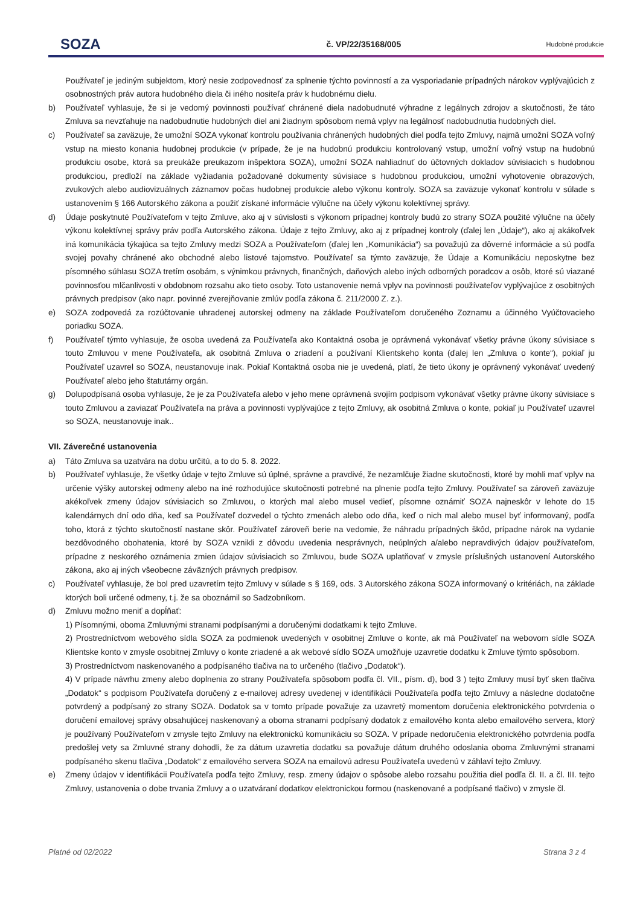SOZA
č. VP/22/35168/005
Hudobné produkcie
Používateľ je jediným subjektom, ktorý nesie zodpovednosť za splnenie týchto povinností a za vysporiadanie prípadných nárokov vyplývajúcich z osobnostných práv autora hudobného diela či iného nositeľa práv k hudobnému dielu.
b) Používateľ vyhlasuje, že si je vedomý povinnosti používať chránené diela nadobudnuté výhradne z legálnych zdrojov a skutočnosti, že táto Zmluva sa nevzťahuje na nadobudnutie hudobných diel ani žiadnym spôsobom nemá vplyv na legálnosť nadobudnutia hudobných diel.
c) Používateľ sa zaväzuje, že umožní SOZA vykonať kontrolu používania chránených hudobných diel podľa tejto Zmluvy, najmä umožní SOZA voľný vstup na miesto konania hudobnej produkcie (v prípade, že je na hudobnú produkciu kontrolovaný vstup, umožní voľný vstup na hudobnú produkciu osobe, ktorá sa preukáže preukazom inšpektora SOZA), umožní SOZA nahliadnuť do účtovných dokladov súvisiacich s hudobnou produkciou, predloží na základe vyžiadania požadované dokumenty súvisiace s hudobnou produkciou, umožní vyhotovenie obrazových, zvukových alebo audiovizuálnych záznamov počas hudobnej produkcie alebo výkonu kontroly. SOZA sa zaväzuje vykonať kontrolu v súlade s ustanovením § 166 Autorského zákona a použiť získané informácie výlučne na účely výkonu kolektívnej správy.
d) Údaje poskytnuté Používateľom v tejto Zmluve, ako aj v súvislosti s výkonom prípadnej kontroly budú zo strany SOZA použité výlučne na účely výkonu kolektívnej správy práv podľa Autorského zákona. Údaje z tejto Zmluvy, ako aj z prípadnej kontroly (ďalej len „Údaje“), ako aj akákoľvek iná komunikácia týkajúca sa tejto Zmluvy medzi SOZA a Používateľom (ďalej len „Komunikácia“) sa považujú za dôverné informácie a sú podľa svojej povahy chránené ako obchodné alebo listové tajomstvo. Používateľ sa týmto zaväzuje, že Údaje a Komunikáciu neposkytne bez písomného súhlasu SOZA tretím osobám, s výnimkou právnych, finančných, daňových alebo iných odborných poradcov a osôb, ktoré sú viazané povinnosťou mlčanlivosti v obdobnom rozsahu ako tieto osoby. Toto ustanovenie nemá vplyv na povinnosti používateľov vyplývajúce z osobitných právnych predpisov (ako napr. povinné zverejňovanie zmlúv podľa zákona č. 211/2000 Z. z.).
e) SOZA zodpovedá za rozúčtovanie uhradenej autorskej odmeny na základe Používateľom doručeného Zoznamu a účinného Vyúčtovacieho poriadku SOZA.
f) Používateľ týmto vyhlasuje, že osoba uvedená za Používateľa ako Kontaktná osoba je oprávnená vykonávať všetky právne úkony súvisiace s touto Zmluvou v mene Používateľa, ak osobitná Zmluva o zriadení a používaní Klientskeho konta (ďalej len „Zmluva o konte“), pokiaľ ju Používateľ uzavrel so SOZA, neustanovuje inak. Pokiaľ Kontaktná osoba nie je uvedená, platí, že tieto úkony je oprávnený vykonávať uvedený Používateľ alebo jeho štatutárny orgán.
g) Dolupodpísaná osoba vyhlasuje, že je za Používateľa alebo v jeho mene oprávnená svojím podpisom vykonávať všetky právne úkony súvisiace s touto Zmluvou a zaviazať Používateľa na práva a povinnosti vyplývajúce z tejto Zmluvy, ak osobitná Zmluva o konte, pokiaľ ju Používateľ uzavrel so SOZA, neustanovuje inak..
VII. Záverečné ustanovenia
a) Táto Zmluva sa uzatvára na dobu určitú, a to do 5. 8. 2022.
b) Používateľ vyhlasuje, že všetky údaje v tejto Zmluve sú úplné, správne a pravdivé, že nezamlčuje žiadne skutočnosti, ktoré by mohli mať vplyv na určenie výšky autorskej odmeny alebo na iné rozhodujúce skutočnosti potrebné na plnenie podľa tejto Zmluvy. Používateľ sa zároveň zaväzuje akékoľvek zmeny údajov súvisiacich so Zmluvou, o ktorých mal alebo musel vedieť, písomne oznámiť SOZA najneskôr v lehote do 15 kalendárnych dní odo dňa, keď sa Používateľ dozvedel o týchto zmenách alebo odo dňa, keď o nich mal alebo musel byť informovaný, podľa toho, ktorá z týchto skutočností nastane skôr. Používateľ zároveň berie na vedomie, že náhradu prípadných škôd, prípadne nárok na vydanie bezdôvodného obohatenia, ktoré by SOZA vznikli z dôvodu uvedenia nesprávnych, neúplných a/alebo nepravdivých údajov používateľom, prípadne z neskorého oznámenia zmien údajov súvisiacich so Zmluvou, bude SOZA uplatňovať v zmysle príslušných ustanovení Autorského zákona, ako aj iných všeobecne záväzných právnych predpisov.
c) Používateľ vyhlasuje, že bol pred uzavretím tejto Zmluvy v súlade s § 169, ods. 3 Autorského zákona SOZA informovaný o kritériách, na základe ktorých boli určené odmeny, t.j. že sa oboznámil so Sadzobníkom.
d) Zmluvu možno meniť a dopĺňať:
1) Písomnými, oboma Zmluvnými stranami podpísanými a doručenými dodatkami k tejto Zmluve.
2) Prostredníctvom webového sídla SOZA za podmienok uvedených v osobitnej Zmluve o konte, ak má Používateľ na webovom sídle SOZA Klientske konto v zmysle osobitnej Zmluvy o konte zriadené a ak webové sídlo SOZA umožňuje uzavretie dodatku k Zmluve týmto spôsobom.
3) Prostredníctvom naskenovaného a podpísaného tlačiva na to určeného (tlačivo „Dodatok“).
4) V prípade návrhu zmeny alebo doplnenia zo strany Používateľa spôsobom podľa čl. VII., písm. d), bod 3 ) tejto Zmluvy musí byť sken tlačiva „Dodatok“ s podpisom Používateľa doručený z e-mailovej adresy uvedenej v identifikácii Používateľa podľa tejto Zmluvy a následne dodatočne potvrdený a podpísaný zo strany SOZA. Dodatok sa v tomto prípade považuje za uzavretý momentom doručenia elektronického potvrdenia o doručení emailovej správy obsahujúcej naskenovaný a oboma stranami podpísaný dodatok z emailového konta alebo emailového servera, ktorý je používaný Používateľom v zmysle tejto Zmluvy na elektronickú komunikáciu so SOZA. V prípade nedoručenia elektronického potvrdenia podľa predošlej vety sa Zmluvné strany dohodli, že za dátum uzavretia dodatku sa považuje dátum druhého odoslania oboma Zmluvnými stranami podpísaného skenu tlačiva „Dodatok“ z emailového servera SOZA na emailovú adresu Používateľa uvedenú v záhlaví tejto Zmluvy.
e) Zmeny údajov v identifikácii Používateľa podľa tejto Zmluvy, resp. zmeny údajov o spôsobe alebo rozsahu použitia diel podľa čl. II. a čl. III. tejto Zmluvy, ustanovenia o dobe trvania Zmluvy a o uzatváraní dodatkov elektronickou formou (naskenované a podpísané tlačivo) v zmysle čl.
Platné od 02/2022 Strana 3 z 4